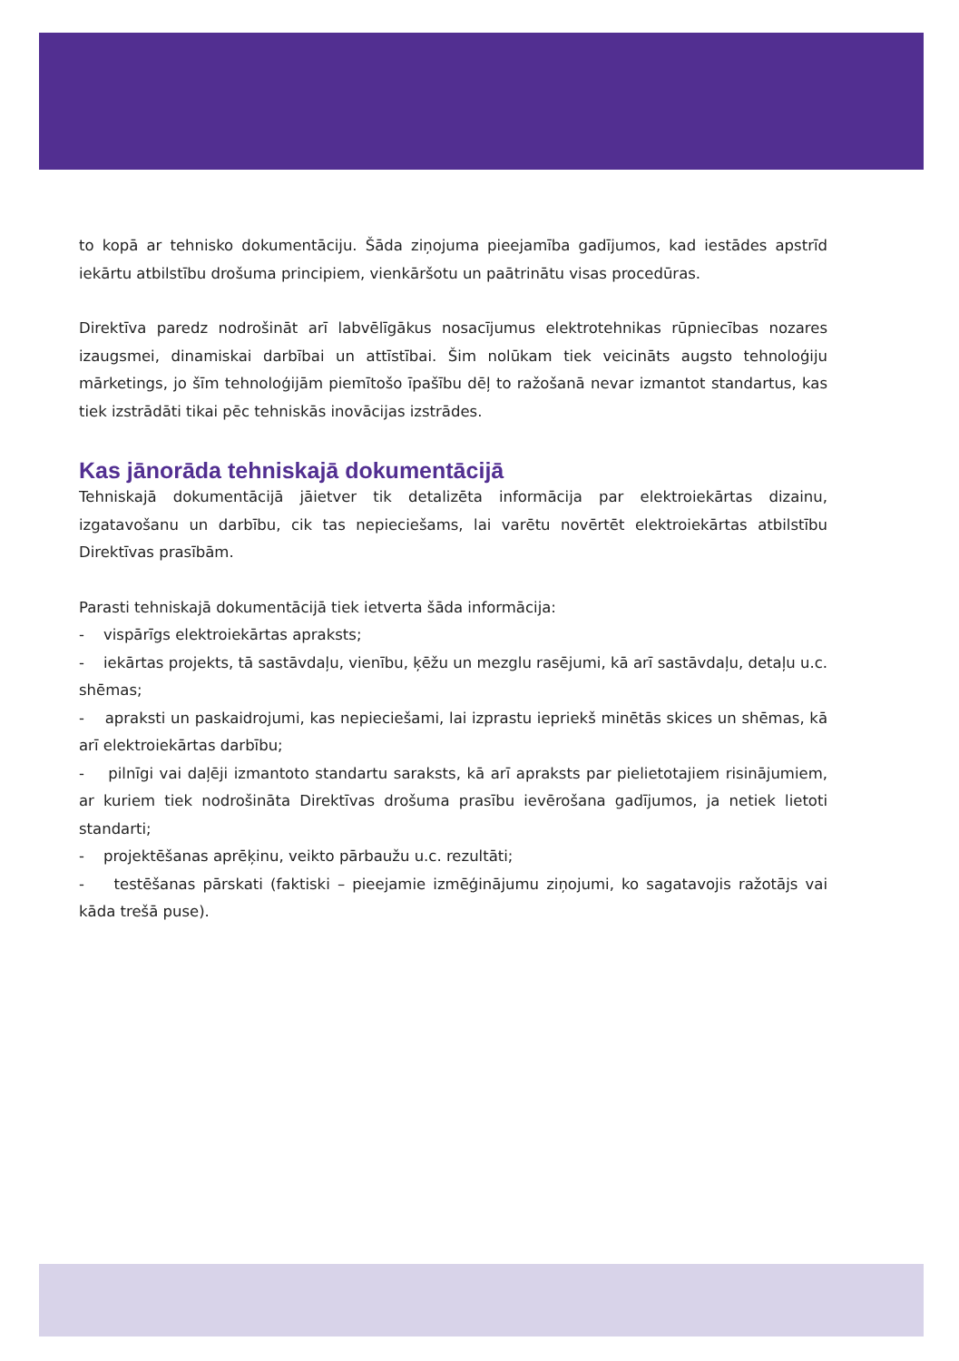to kopā ar tehnisko dokumentāciju. Šāda ziņojuma pieejamība gadījumos, kad iestādes apstrīd iekārtu atbilstību drošuma principiem, vienkāršotu un paātrinātu visas procedūras.
Direktīva paredz nodrošināt arī labvēlīgākus nosacījumus elektrotehnikas rūpniecības nozares izaugsmei, dinamiskai darbībai un attīstībai. Šim nolūkam tiek veicināts augsto tehnoloģiju mārketings, jo šīm tehnoloģijām piemītošo īpašību dēļ to ražošanā nevar izmantot standartus, kas tiek izstrādāti tikai pēc tehniskās inovācijas izstrādes.
Kas jānorāda tehniskajā dokumentācijā
Tehniskajā dokumentācijā jāietver tik detalizēta informācija par elektroiekārtas dizainu, izgatavošanu un darbību, cik tas nepieciešams, lai varētu novērtēt elektroiekārtas atbilstību Direktīvas prasībām.
Parasti tehniskajā dokumentācijā tiek ietverta šāda informācija:
- vispārīgs elektroiekārtas apraksts;
- iekārtas projekts, tā sastāvdaļu, vienību, ķēžu un mezglu rasējumi, kā arī sastāvdaļu, detaļu u.c. shēmas;
- apraksti un paskaidrojumi, kas nepieciešami, lai izprastu iepriekš minētās skices un shēmas, kā arī elektroiekārtas darbību;
- pilnīgi vai daļēji izmantoto standartu saraksts, kā arī apraksts par pielietotajiem risinājumiem, ar kuriem tiek nodrošināta Direktīvas drošuma prasību ievērošana gadījumos, ja netiek lietoti standarti;
- projektēšanas aprēķinu, veikto pārbaužu u.c. rezultāti;
- testēšanas pārskati (faktiski – pieejamie izmēģinājumu ziņojumi, ko sagatavojis ražotājs vai kāda trešā puse).